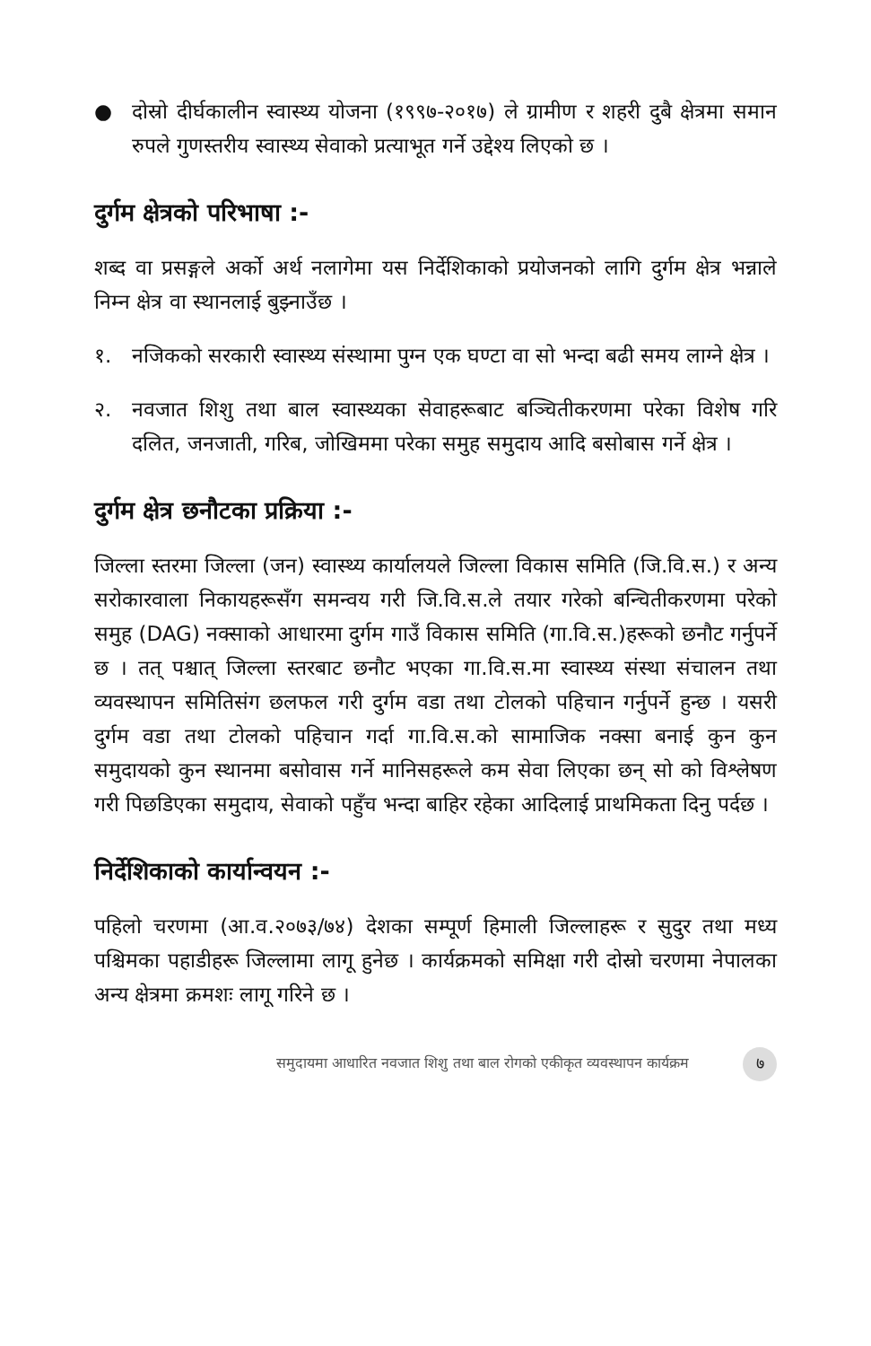● दोस्रो दीर्घकालीन स्वास्थ्य योजना (१९९७-२०१७) ले ग्रामीण र शहरी दुबै क्षेत्रमा समान रुपले गुणस्तरीय स्वास्थ्य सेवाको प्रत्याभूत गर्ने उद्देश्य लिएको छ ।
दुर्गम क्षेत्रको परिभाषा :-
शब्द वा प्रसङ्गले अर्को अर्थ नलागेमा यस निर्देशिकाको प्रयोजनको लागि दुर्गम क्षेत्र भन्नाले निम्न क्षेत्र वा स्थानलाई बुझ्नाउँछ ।
१. नजिकको सरकारी स्वास्थ्य संस्थामा पुग्न एक घण्टा वा सो भन्दा बढी समय लाग्ने क्षेत्र ।
२. नवजात शिशु तथा बाल स्वास्थ्यका सेवाहरूबाट बञ्चितीकरणमा परेका विशेष गरि दलित, जनजाती, गरिब, जोखिममा परेका समुह समुदाय आदि बसोबास गर्ने क्षेत्र ।
दुर्गम क्षेत्र छनौटका प्रक्रिया :-
जिल्ला स्तरमा जिल्ला (जन) स्वास्थ्य कार्यालयले जिल्ला विकास समिति (जि.वि.स.) र अन्य सरोकारवाला निकायहरूसँग समन्वय गरी जि.वि.स.ले तयार गरेको बन्चितीकरणमा परेको समुह (DAG) नक्साको आधारमा दुर्गम गाउँ विकास समिति (गा.वि.स.)हरूको छनौट गर्नुपर्ने छ । तत् पश्चात् जिल्ला स्तरबाट छनौट भएका गा.वि.स.मा स्वास्थ्य संस्था संचालन तथा व्यवस्थापन समितिसंग छलफल गरी दुर्गम वडा तथा टोलको पहिचान गर्नुपर्ने हुन्छ । यसरी दुर्गम वडा तथा टोलको पहिचान गर्दा गा.वि.स.को सामाजिक नक्सा बनाई कुन कुन समुदायको कुन स्थानमा बसोवास गर्ने मानिसहरूले कम सेवा लिएका छन् सो को विश्लेषण गरी पिछडिएका समुदाय, सेवाको पहुँच भन्दा बाहिर रहेका आदिलाई प्राथमिकता दिनु पर्दछ ।
निर्देशिकाको कार्यान्वयन :-
पहिलो चरणमा (आ.व.२०७३/७४) देशका सम्पूर्ण हिमाली जिल्लाहरू र सुदुर तथा मध्य पश्चिमका पहाडीहरू जिल्लामा लागू हुनेछ । कार्यक्रमको समिक्षा गरी दोस्रो चरणमा नेपालका अन्य क्षेत्रमा क्रमशः लागू गरिने छ ।
समुदायमा आधारित नवजात शिशु तथा बाल रोगको एकीकृत व्यवस्थापन कार्यक्रम ७